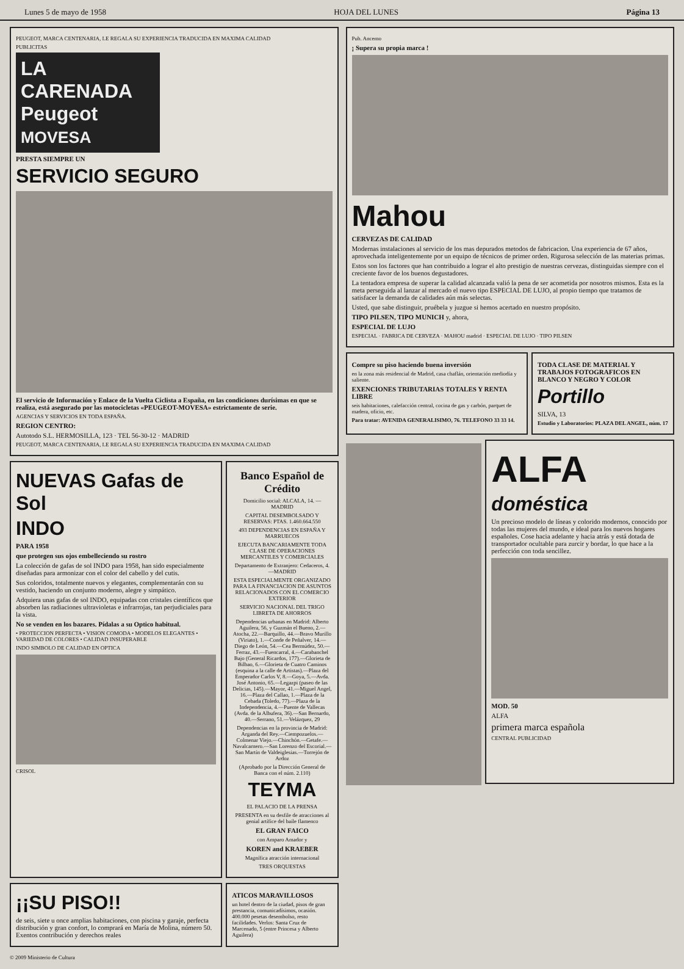Lunes 5 de mayo de 1958 HOJA DEL LUNES Página 13
PEUGEOT, MARCA CENTENARIA, LE REGALA SU EXPERIENCIA TRADUCIDA EN MAXIMA CALIDAD
PUBLICITAS
LA CARENADA Peugeot
MOVESA
PRESTA SIEMPRE UN
SERVICIO SEGURO
El servicio de Información y Enlace de la Vuelta Ciclista a España, en las condiciones durísimas en que se realiza, está asegurado por las motocicletas «PEUGEOT-MOVESA» estrictamente de serie.
AGENCIAS Y SERVICIOS EN TODA ESPAÑA.
REGION CENTRO:
Autotodo S.L. HERMOSILLA, 123 · TEL 56-30-12 · MADRID
PEUGEOT, MARCA CENTENARIA, LE REGALA SU EXPERIENCIA TRADUCIDA EN MAXIMA CALIDAD
NUEVAS Gafas de Sol
INDO
PARA 1958
que protegen sus ojos embelleciendo su rostro
La colección de gafas de sol INDO para 1958, han sido especialmente diseñadas para armonizar con el color del cabello y del cutis.
Sus coloridos, totalmente nuevos y elegantes, complementarán con su vestido, haciendo un conjunto moderno, alegre y simpático.
Adquiera unas gafas de sol INDO, equipadas con cristales científicos que absorben las radiaciones ultravioletas e infrarrojas, tan perjudiciales para la vista.
No se venden en los bazares. Pídalas a su Optico habitual.
• PROTECCION PERFECTA • VISION COMODA • MODELOS ELEGANTES • VARIEDAD DE COLORES • CALIDAD INSUPERABLE
INDO SIMBOLO DE CALIDAD EN OPTICA
CRISOL
Banco Español de Crédito
Domicilio social: ALCALA, 14. — MADRID
CAPITAL DESEMBOLSADO Y RESERVAS: PTAS. 1.460.664.550
493 DEPENDENCIAS EN ESPAÑA Y MARRUECOS
EJECUTA BANCARIAMENTE TODA CLASE DE OPERACIONES MERCANTILES Y COMERCIALES
Departamento de Extranjero: Cedaceros, 4.—MADRID
ESTA ESPECIALMENTE ORGANIZADO PARA LA FINANCIACION DE ASUNTOS RELACIONADOS CON EL COMERCIO EXTERIOR
SERVICIO NACIONAL DEL TRIGO LIBRETA DE AHORROS
Dependencias urbanas en Madrid: Alberto Aguilera, 56, y Guzmán el Bueno, 2.—Atocha, 22.—Barquillo, 44.—Bravo Murillo (Viriato), 1.—Conde de Peñalver, 14.—Diego de León, 54.—Cea Bermúdez, 50.—Ferraz, 43.—Fuencarral, 4.—Carabanchel Bajo (General Ricardos, 177).—Glorieta de Bilbao, 6.—Glorieta de Cuatro Caminos (esquina a la calle de Artistas).—Plaza del Emperador Carlos V, 8.—Goya, 5.—Avda. José Antonio, 65.—Legazpi (paseo de las Delicias, 145).—Mayor, 41.—Miguel Angel, 16.—Plaza del Callao, 1.—Plaza de la Cebada (Toledo, 77).—Plaza de la Independencia, 4.—Puente de Vallecas (Avda. de la Albufera, 36).—San Bernardo, 40.—Serrano, 51.—Velázquez, 29
Dependencias en la provincia de Madrid: Arganda del Rey.—Ciempozuelos.—Colmenar Viejo.—Chinchón.—Getafe.—Navalcarnero.—San Lorenzo del Escorial.—San Martín de Valdeiglesias.—Torrejón de Ardoz
(Aprobado por la Dirección General de Banca con el núm. 2.110)
TEYMA
EL PALACIO DE LA PRENSA
PRESENTA en su desfile de atracciones al genial artífice del baile flamenco
EL GRAN FAICO
con Amparo Amador y
KOREN and KRAEBER
Magnífica atracción internacional
TRES ORQUESTAS
¡¡SU PISO!!
de seis, siete u once amplias habitaciones, con piscina y garaje, perfecta distribución y gran confort, lo comprará en María de Molina, número 50. Exentos contribución y derechos reales
ATICOS MARAVILLOSOS
un hotel dentro de la ciudad, pisos de gran prestancia, comunicadísimos, ocasión. 400.000 pesetas desembolso, resto facilidades. Verlos: Santa Cruz de Marcenado, 5 (entre Princesa y Alberto Aguilera)
© 2009 Ministerio de Cultura
Pub. Ancemo
¡ Supera su propia marca !
Mahou
CERVEZAS DE CALIDAD
Modernas instalaciones al servicio de los mas depurados metodos de fabricacion. Una experiencia de 67 años, aprovechada inteligentemente por un equipo de técnicos de primer orden. Rigurosa selección de las materias primas.
Estos son los factores que han contribuido a lograr el alto prestigio de nuestras cervezas, distinguidas siempre con el creciente favor de los buenos degustadores.
La tentadora empresa de superar la calidad alcanzada valió la pena de ser acometida por nosotros mismos. Esta es la meta perseguida al lanzar al mercado el nuevo tipo ESPECIAL DE LUJO, al propio tiempo que tratamos de satisfacer la demanda de calidades aún más selectas.
Usted, que sabe distinguir, pruébela y juzgue si hemos acertado en nuestro propósito.
TIPO PILSEN, TIPO MUNICH y, ahora,
ESPECIAL DE LUJO
ESPECIAL · FABRICA DE CERVEZA · MAHOU madrid · ESPECIAL DE LUJO · TIPO PILSEN
Compre su piso haciendo buena inversión
en la zona más residencial de Madrid, casa chaflán, orientación mediodía y saliente.
EXENCIONES TRIBUTARIAS TOTALES Y RENTA LIBRE
seis habitaciones, calefacción central, cocina de gas y carbón, parquet de madera, oficio, etc.
Para tratar: AVENIDA GENERALISIMO, 76. TELEFONO 33 33 14.
TODA CLASE DE MATERIAL Y TRABAJOS FOTOGRAFICOS EN BLANCO Y NEGRO Y COLOR
Portillo
SILVA, 13
Estudio y Laboratorios: PLAZA DEL ANGEL, núm. 17
ALFA
doméstica
Un precioso modelo de líneas y colorido modernos, conocido por todas las mujeres del mundo, e ideal para los nuevos hogares españoles. Cose hacia adelante y hacia atrás y está dotada de transportador ocultable para zurcir y bordar, lo que hace a la perfección con toda sencillez.
MOD. 50
ALFA
primera marca española
CENTRAL PUBLICIDAD